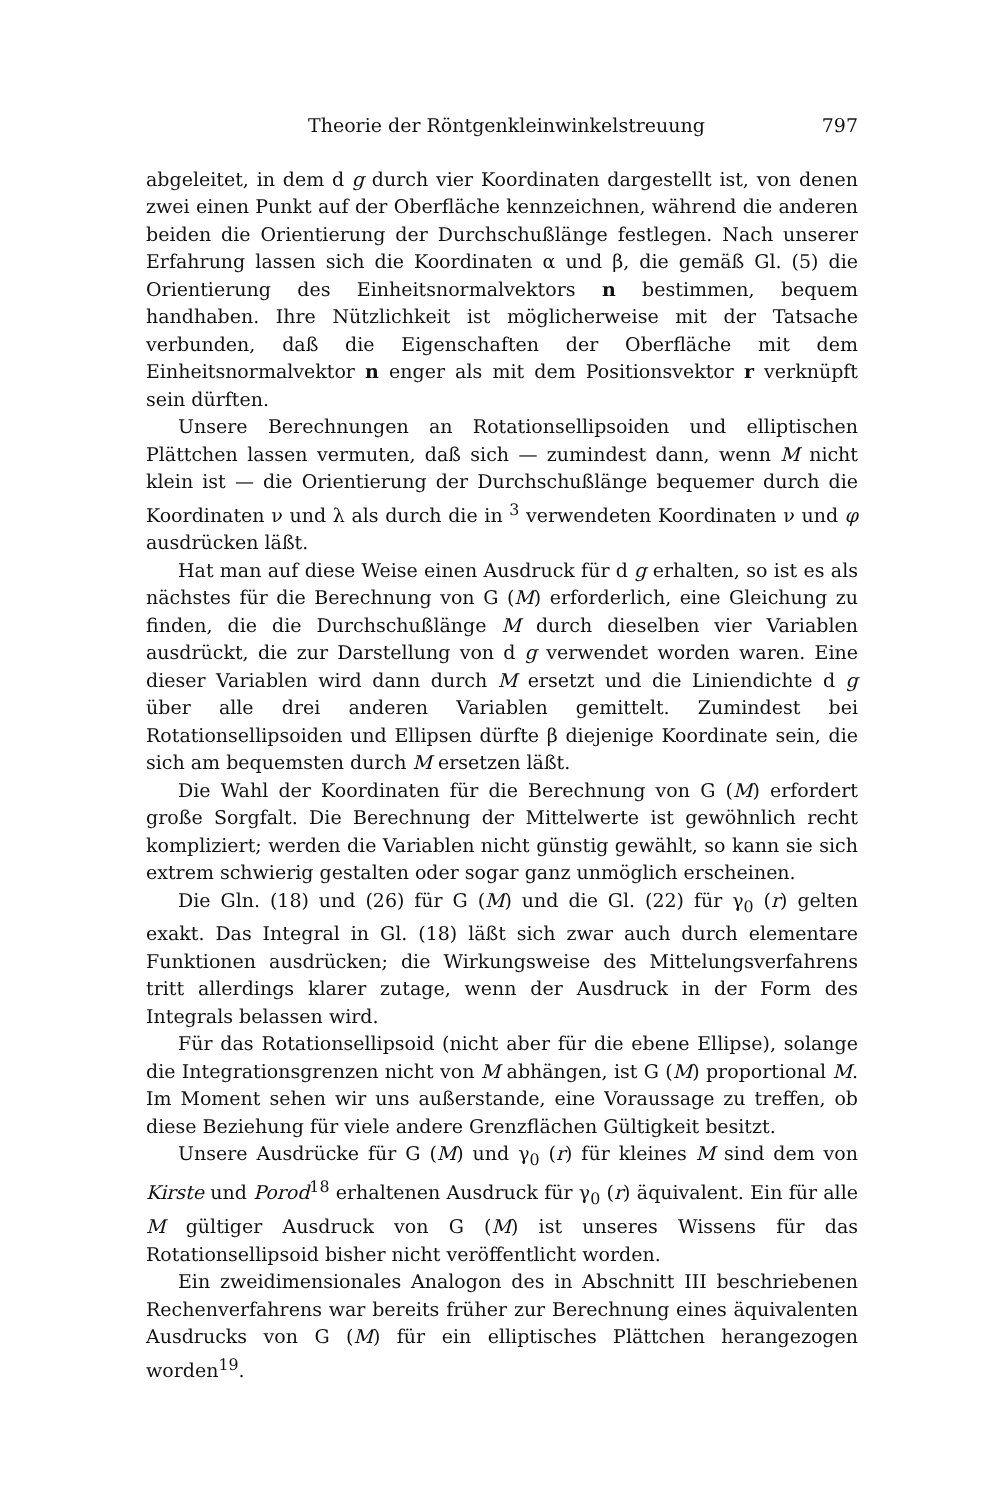Theorie der Röntgenkleinwinkelstreuung 797
abgeleitet, in dem d g durch vier Koordinaten dargestellt ist, von denen zwei einen Punkt auf der Oberfläche kennzeichnen, während die anderen beiden die Orientierung der Durchschußlänge festlegen. Nach unserer Erfahrung lassen sich die Koordinaten α und β, die gemäß Gl. (5) die Orientierung des Einheitsnormalvektors n bestimmen, bequem handhaben. Ihre Nützlichkeit ist möglicherweise mit der Tatsache verbunden, daß die Eigenschaften der Oberfläche mit dem Einheitsnormalvektor n enger als mit dem Positionsvektor r verknüpft sein dürften.
Unsere Berechnungen an Rotationsellipsoiden und elliptischen Plättchen lassen vermuten, daß sich — zumindest dann, wenn M nicht klein ist — die Orientierung der Durchschußlänge bequemer durch die Koordinaten ν und λ als durch die in <sup>3</sup> verwendeten Koordinaten ν und φ ausdrücken läßt.
Hat man auf diese Weise einen Ausdruck für d g erhalten, so ist es als nächstes für die Berechnung von G (M) erforderlich, eine Gleichung zu finden, die die Durchschußlänge M durch dieselben vier Variablen ausdrückt, die zur Darstellung von d g verwendet worden waren. Eine dieser Variablen wird dann durch M ersetzt und die Liniendichte d g über alle drei anderen Variablen gemittelt. Zumindest bei Rotationsellipsoiden und Ellipsen dürfte β diejenige Koordinate sein, die sich am bequemsten durch M ersetzen läßt.
Die Wahl der Koordinaten für die Berechnung von G (M) erfordert große Sorgfalt. Die Berechnung der Mittelwerte ist gewöhnlich recht kompliziert; werden die Variablen nicht günstig gewählt, so kann sie sich extrem schwierig gestalten oder sogar ganz unmöglich erscheinen.
Die Gln. (18) und (26) für G (M) und die Gl. (22) für γ<sub>0</sub> (r) gelten exakt. Das Integral in Gl. (18) läßt sich zwar auch durch elementare Funktionen ausdrücken; die Wirkungsweise des Mittelungsverfahrens tritt allerdings klarer zutage, wenn der Ausdruck in der Form des Integrals belassen wird.
Für das Rotationsellipsoid (nicht aber für die ebene Ellipse), solange die Integrationsgrenzen nicht von M abhängen, ist G (M) proportional M. Im Moment sehen wir uns außerstande, eine Voraussage zu treffen, ob diese Beziehung für viele andere Grenzflächen Gültigkeit besitzt.
Unsere Ausdrücke für G (M) und γ<sub>0</sub> (r) für kleines M sind dem von Kirste und Porod<sup>18</sup> erhaltenen Ausdruck für γ<sub>0</sub> (r) äquivalent. Ein für alle M gültiger Ausdruck von G (M) ist unseres Wissens für das Rotationsellipsoid bisher nicht veröffentlicht worden.
Ein zweidimensionales Analogon des in Abschnitt III beschriebenen Rechenverfahrens war bereits früher zur Berechnung eines äquivalenten Ausdrucks von G (M) für ein elliptisches Plättchen herangezogen worden<sup>19</sup>.